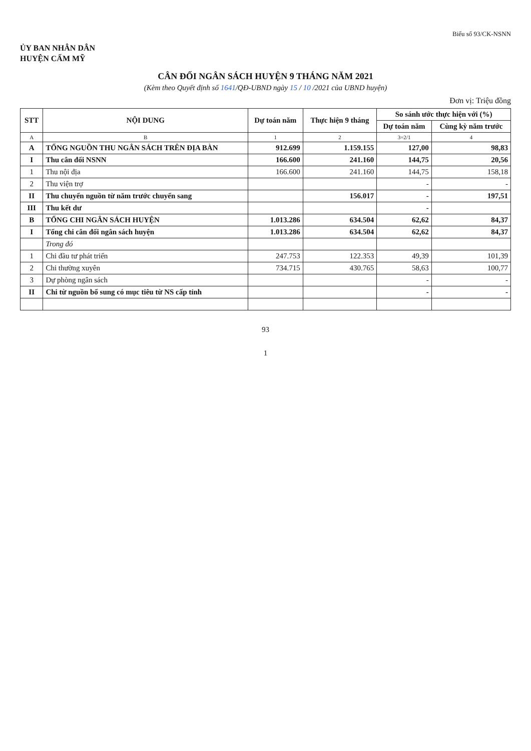Biểu số 93/CK-NSNN
ỦY BAN NHÂN DÂN
HUYỆN CẨM MỸ
CÂN ĐỐI NGÂN SÁCH HUYỆN 9 THÁNG NĂM 2021
(Kèm theo Quyết định số 1641/QĐ-UBND ngày 15 / 10 /2021 của UBND huyện)
Đơn vị: Triệu đồng
| STT | NỘI DUNG | Dự toán năm | Thực hiện 9 tháng | So sánh ước thực hiện với (%) | |
| --- | --- | --- | --- | --- | --- |
| | | | | Dự toán năm | Cùng kỳ năm trước |
| A | B | 1 | 2 | 3=2/1 | 4 |
| A | TỔNG NGUỒN THU NGÂN SÁCH TRÊN ĐỊA BÀN | 912.699 | 1.159.155 | 127,00 | 98,83 |
| I | Thu cân đối NSNN | 166.600 | 241.160 | 144,75 | 20,56 |
| 1 | Thu nội địa | 166.600 | 241.160 | 144,75 | 158,18 |
| 2 | Thu viện trợ | | | - | - |
| II | Thu chuyển nguồn từ năm trước chuyển sang | | 156.017 | - | 197,51 |
| III | Thu kết dư | | | - | |
| B | TỔNG CHI NGÂN SÁCH HUYỆN | 1.013.286 | 634.504 | 62,62 | 84,37 |
| I | Tổng chi cân đối ngân sách huyện | 1.013.286 | 634.504 | 62,62 | 84,37 |
| | Trong đó | | | | |
| 1 | Chi đầu tư phát triển | 247.753 | 122.353 | 49,39 | 101,39 |
| 2 | Chi thường xuyên | 734.715 | 430.765 | 58,63 | 100,77 |
| 3 | Dự phòng ngân sách | | | - | - |
| II | Chi từ nguồn bổ sung có mục tiêu từ NS cấp tỉnh | | | - | - |
93
1